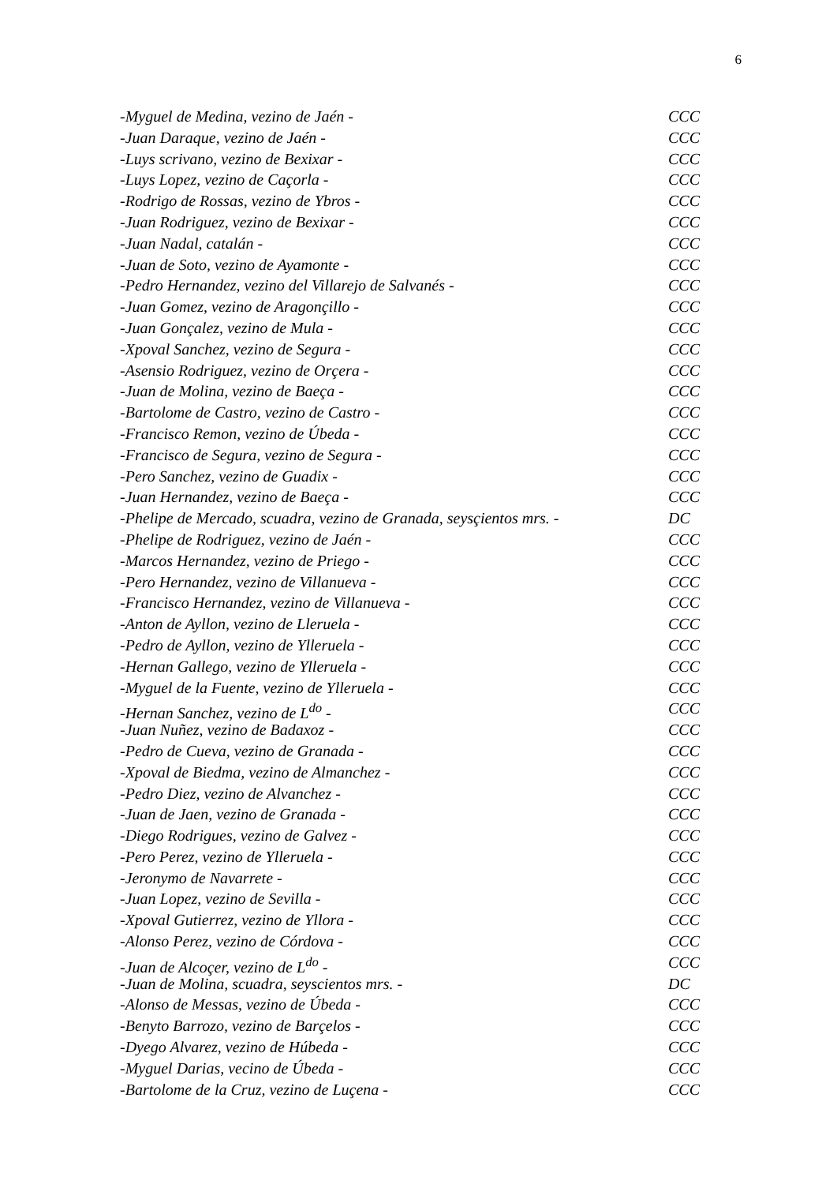6
-Myguel de Medina, vezino de Jaén - CCC
-Juan Daraque, vezino de Jaén - CCC
-Luys scrivano, vezino de Bexixar - CCC
-Luys Lopez, vezino de Caçorla - CCC
-Rodrigo de Rossas, vezino de Ybros - CCC
-Juan Rodriguez, vezino de Bexixar - CCC
-Juan Nadal, catalán - CCC
-Juan de Soto, vezino de Ayamonte - CCC
-Pedro Hernandez, vezino del Villarejo de Salvanés - CCC
-Juan Gomez, vezino de Aragonçillo - CCC
-Juan Gonçalez, vezino de Mula - CCC
-Xpoval Sanchez, vezino de Segura - CCC
-Asensio Rodriguez, vezino de Orçera - CCC
-Juan de Molina, vezino de Baeça - CCC
-Bartolome de Castro, vezino de Castro - CCC
-Francisco Remon, vezino de Úbeda - CCC
-Francisco de Segura, vezino de Segura - CCC
-Pero Sanchez, vezino de Guadix - CCC
-Juan Hernandez, vezino de Baeça - CCC
-Phelipe de Mercado, scuadra, vezino de Granada, seysçientos mrs. - DC
-Phelipe de Rodriguez, vezino de Jaén - CCC
-Marcos Hernandez, vezino de Priego - CCC
-Pero Hernandez, vezino de Villanueva - CCC
-Francisco Hernandez, vezino de Villanueva - CCC
-Anton de Ayllon, vezino de Lleruela - CCC
-Pedro de Ayllon, vezino de Ylleruela - CCC
-Hernan Gallego, vezino de Ylleruela - CCC
-Myguel de la Fuente, vezino de Ylleruela - CCC
-Hernan Sanchez, vezino de L<sup>do</sup> - CCC
-Juan Nuñez, vezino de Badaxoz - CCC
-Pedro de Cueva, vezino de Granada - CCC
-Xpoval de Biedma, vezino de Almanchez - CCC
-Pedro Diez, vezino de Alvanchez - CCC
-Juan de Jaen, vezino de Granada - CCC
-Diego Rodrigues, vezino de Galvez - CCC
-Pero Perez, vezino de Ylleruela - CCC
-Jeronymo de Navarrete - CCC
-Juan Lopez, vezino de Sevilla - CCC
-Xpoval Gutierrez, vezino de Yllora - CCC
-Alonso Perez, vezino de Córdova - CCC
-Juan de Alcoçer, vezino de L<sup>do</sup> - CCC
-Juan de Molina, scuadra, seyscientos mrs. - DC
-Alonso de Messas, vezino de Úbeda - CCC
-Benyto Barrozo, vezino de Barçelos - CCC
-Dyego Alvarez, vezino de Húbeda - CCC
-Myguel Darias, vecino de Úbeda - CCC
-Bartolome de la Cruz, vezino de Luçena - CCC